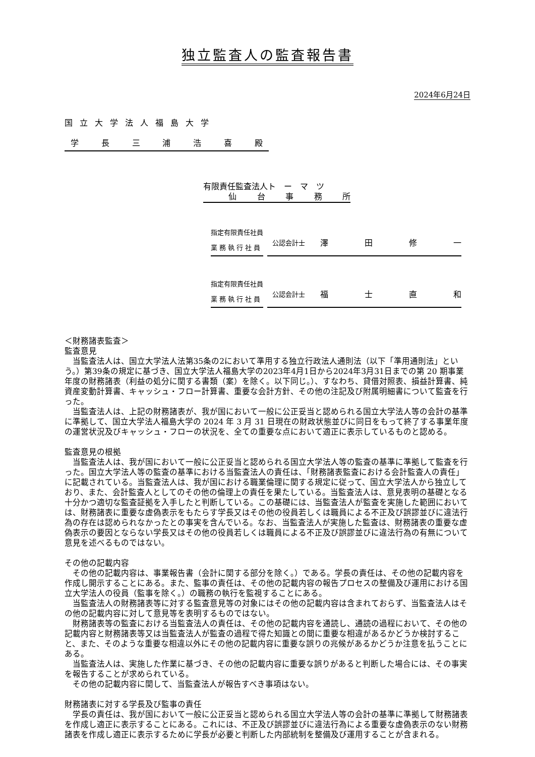独立監査人の監査報告書
2024年6月24日
国立大学法人福島大学
学長三浦浩喜殿
有限責任監査法人ト　ー　マ　ツ
仙台事務所
指定有限責任社員
業務執行社員
公認会計士
澤田修一
指定有限責任社員
業務執行社員
公認会計士
福士直和
＜財務諸表監査＞
監査意見
当監査法人は、国立大学法人法第35条の2において準用する独立行政法人通則法（以下「準用通則法」という。）第39条の規定に基づき、国立大学法人福島大学の2023年4月1日から2024年3月31日までの第 20 期事業年度の財務諸表（利益の処分に関する書類（案）を除く。以下同じ。）、すなわち、貸借対照表、損益計算書、純資産変動計算書、キャッシュ・フロー計算書、重要な会計方針、その他の注記及び附属明細書について監査を行った。
当監査法人は、上記の財務諸表が、我が国において一般に公正妥当と認められる国立大学法人等の会計の基準に準拠して、国立大学法人福島大学の 2024 年 3 月 31 日現在の財政状態並びに同日をもって終了する事業年度の運営状況及びキャッシュ・フローの状況を、全ての重要な点において適正に表示しているものと認める。
監査意見の根拠
当監査法人は、我が国において一般に公正妥当と認められる国立大学法人等の監査の基準に準拠して監査を行った。国立大学法人等の監査の基準における当監査法人の責任は、「財務諸表監査における会計監査人の責任」に記載されている。当監査法人は、我が国における職業倫理に関する規定に従って、国立大学法人から独立しており、また、会計監査人としてのその他の倫理上の責任を果たしている。当監査法人は、意見表明の基礎となる十分かつ適切な監査証拠を入手したと判断している。この基礎には、当監査法人が監査を実施した範囲においては、財務諸表に重要な虚偽表示をもたらす学長又はその他の役員若しくは職員による不正及び誤謬並びに違法行為の存在は認められなかったとの事実を含んでいる。なお、当監査法人が実施した監査は、財務諸表の重要な虚偽表示の要因とならない学長又はその他の役員若しくは職員による不正及び誤謬並びに違法行為の有無について意見を述べるものではない。
その他の記載内容
その他の記載内容は、事業報告書（会計に関する部分を除く。）である。学長の責任は、その他の記載内容を作成し開示することにある。また、監事の責任は、その他の記載内容の報告プロセスの整備及び運用における国立大学法人の役員（監事を除く。）の職務の執行を監視することにある。
当監査法人の財務諸表等に対する監査意見等の対象にはその他の記載内容は含まれておらず、当監査法人はその他の記載内容に対して意見等を表明するものではない。
財務諸表等の監査における当監査法人の責任は、その他の記載内容を通読し、通読の過程において、その他の記載内容と財務諸表等又は当監査法人が監査の過程で得た知識との間に重要な相違があるかどうか検討すること、また、そのような重要な相違以外にその他の記載内容に重要な誤りの兆候があるかどうか注意を払うことにある。
当監査法人は、実施した作業に基づき、その他の記載内容に重要な誤りがあると判断した場合には、その事実を報告することが求められている。
その他の記載内容に関して、当監査法人が報告すべき事項はない。
財務諸表に対する学長及び監事の責任
学長の責任は、我が国において一般に公正妥当と認められる国立大学法人等の会計の基準に準拠して財務諸表を作成し適正に表示することにある。これには、不正及び誤謬並びに違法行為による重要な虚偽表示のない財務諸表を作成し適正に表示するために学長が必要と判断した内部統制を整備及び運用することが含まれる。